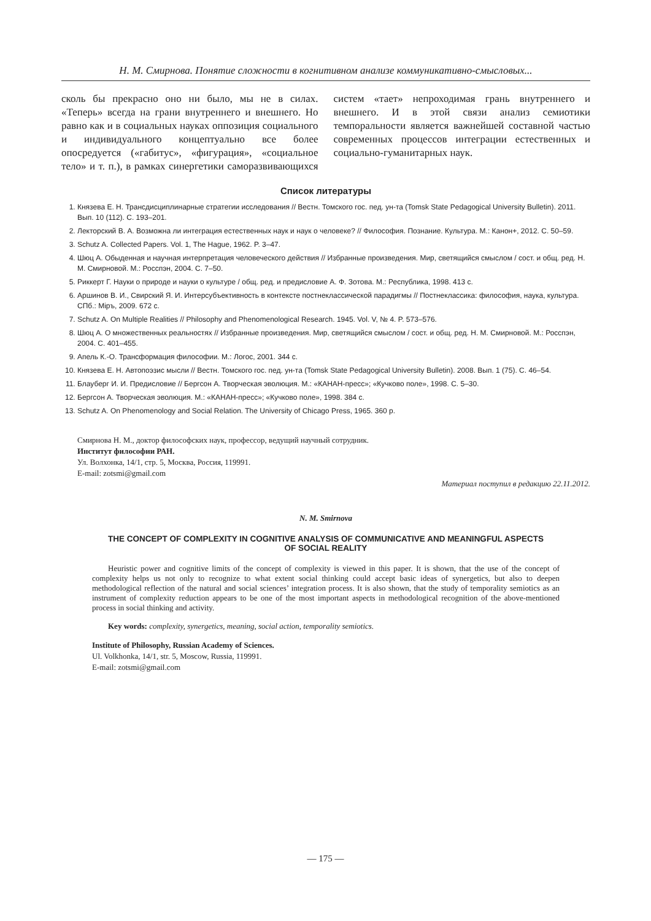Н. М. Смирнова. Понятие сложности в когнитивном анализе коммуникативно-смысловых...
сколь бы прекрасно оно ни было, мы не в силах. «Теперь» всегда на грани внутреннего и внешнего. Но равно как и в социальных науках оппозиция социального и индивидуального концептуально все более опосредуется («габитус», «фигурация», «социальное тело» и т. п.), в рамках синергетики саморазвивающихся систем «тает» непроходимая грань внутреннего и внешнего. И в этой связи анализ семиотики темпоральности является важнейшей составной частью современных процессов интеграции естественных и социально-гуманитарных наук.
Список литературы
1. Князева Е. Н. Трансдисциплинарные стратегии исследования // Вестн. Томского гос. пед. ун-та (Tomsk State Pedagogical University Bulletin). 2011. Вып. 10 (112). С. 193–201.
2. Лекторский В. А. Возможна ли интеграция естественных наук и наук о человеке? // Философия. Познание. Культура. М.: Канон+, 2012. С. 50–59.
3. Schutz A. Collected Papers. Vol. 1, The Hague, 1962. P. 3–47.
4. Шюц А. Обыденная и научная интерпретация человеческого действия // Избранные произведения. Мир, светящийся смыслом / сост. и общ. ред. Н. М. Смирновой. М.: Росспэн, 2004. С. 7–50.
5. Риккерт Г. Науки о природе и науки о культуре / общ. ред. и предисловие А. Ф. Зотова. М.: Республика, 1998. 413 с.
6. Аршинов В. И., Свирский Я. И. Интерсубъективность в контексте постнеклассической парадигмы // Постнеклассика: философия, наука, культура. СПб.: Міръ, 2009. 672 с.
7. Schutz A. On Multiple Realities // Philosophy and Phenomenological Research. 1945. Vol. V, № 4. P. 573–576.
8. Шюц А. О множественных реальностях // Избранные произведения. Мир, светящийся смыслом / сост. и общ. ред. Н. М. Смирновой. М.: Росспэн, 2004. С. 401–455.
9. Апель К.-О. Трансформация философии. М.: Логос, 2001. 344 с.
10. Князева Е. Н. Автопоэзис мысли // Вестн. Томского гос. пед. ун-та (Tomsk State Pedagogical University Bulletin). 2008. Вып. 1 (75). С. 46–54.
11. Блауберг И. И. Предисловие // Бергсон А. Творческая эволюция. М.: «КАНАН-пресс»; «Кучково поле», 1998. С. 5–30.
12. Бергсон А. Творческая эволюция. М.: «КАНАН-пресс»; «Кучково поле», 1998. 384 с.
13. Schutz A. On Phenomenology and Social Relation. The University of Chicago Press, 1965. 360 p.
Смирнова Н. М., доктор философских наук, профессор, ведущий научный сотрудник.
Институт философии РАН.
Ул. Волхонка, 14/1, стр. 5, Москва, Россия, 119991.
E-mail: zotsmi@gmail.com
Материал поступил в редакцию 22.11.2012.
N. M. Smirnova
THE CONCEPT OF COMPLEXITY IN COGNITIVE ANALYSIS OF COMMUNICATIVE AND MEANINGFUL ASPECTS
OF SOCIAL REALITY
Heuristic power and cognitive limits of the concept of complexity is viewed in this paper. It is shown, that the use of the concept of complexity helps us not only to recognize to what extent social thinking could accept basic ideas of synergetics, but also to deepen methodological reflection of the natural and social sciences’ integration process. It is also shown, that the study of temporality semiotics as an instrument of complexity reduction appears to be one of the most important aspects in methodological recognition of the above-mentioned process in social thinking and activity.
Key words: complexity, synergetics, meaning, social action, temporality semiotics.
Institute of Philosophy, Russian Academy of Sciences.
Ul. Volkhonka, 14/1, str. 5, Moscow, Russia, 119991.
E-mail: zotsmi@gmail.com
— 175 —